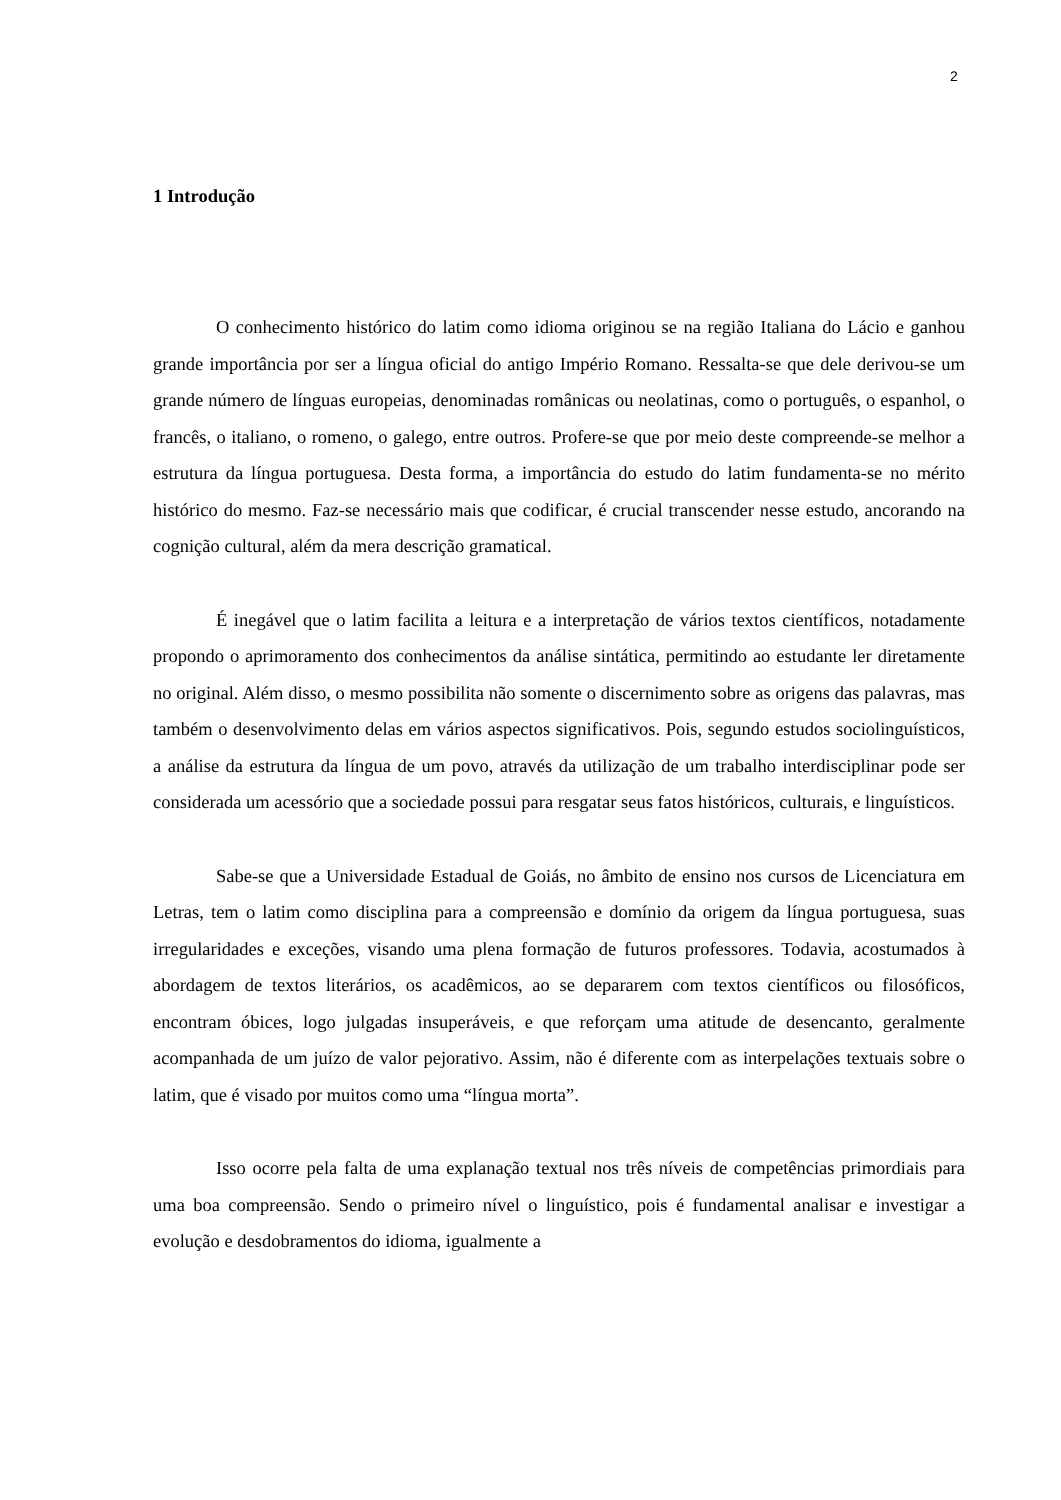2
1 Introdução
O conhecimento histórico do latim como idioma originou se na região Italiana do Lácio e ganhou grande importância por ser a língua oficial do antigo Império Romano. Ressalta-se que dele derivou-se um grande número de línguas europeias, denominadas românicas ou neolatinas, como o português, o espanhol, o francês, o italiano, o romeno, o galego, entre outros. Profere-se que por meio deste compreende-se melhor a estrutura da língua portuguesa. Desta forma, a importância do estudo do latim fundamenta-se no mérito histórico do mesmo. Faz-se necessário mais que codificar, é crucial transcender nesse estudo, ancorando na cognição cultural, além da mera descrição gramatical.
É inegável que o latim facilita a leitura e a interpretação de vários textos científicos, notadamente propondo o aprimoramento dos conhecimentos da análise sintática, permitindo ao estudante ler diretamente no original. Além disso, o mesmo possibilita não somente o discernimento sobre as origens das palavras, mas também o desenvolvimento delas em vários aspectos significativos. Pois, segundo estudos sociolinguísticos, a análise da estrutura da língua de um povo, através da utilização de um trabalho interdisciplinar pode ser considerada um acessório que a sociedade possui para resgatar seus fatos históricos, culturais, e linguísticos.
Sabe-se que a Universidade Estadual de Goiás, no âmbito de ensino nos cursos de Licenciatura em Letras, tem o latim como disciplina para a compreensão e domínio da origem da língua portuguesa, suas irregularidades e exceções, visando uma plena formação de futuros professores. Todavia, acostumados à abordagem de textos literários, os acadêmicos, ao se depararem com textos científicos ou filosóficos, encontram óbices, logo julgadas insuperáveis, e que reforçam uma atitude de desencanto, geralmente acompanhada de um juízo de valor pejorativo. Assim, não é diferente com as interpelações textuais sobre o latim, que é visado por muitos como uma “língua morta”.
Isso ocorre pela falta de uma explanação textual nos três níveis de competências primordiais para uma boa compreensão. Sendo o primeiro nível o linguístico, pois é fundamental analisar e investigar a evolução e desdobramentos do idioma, igualmente a